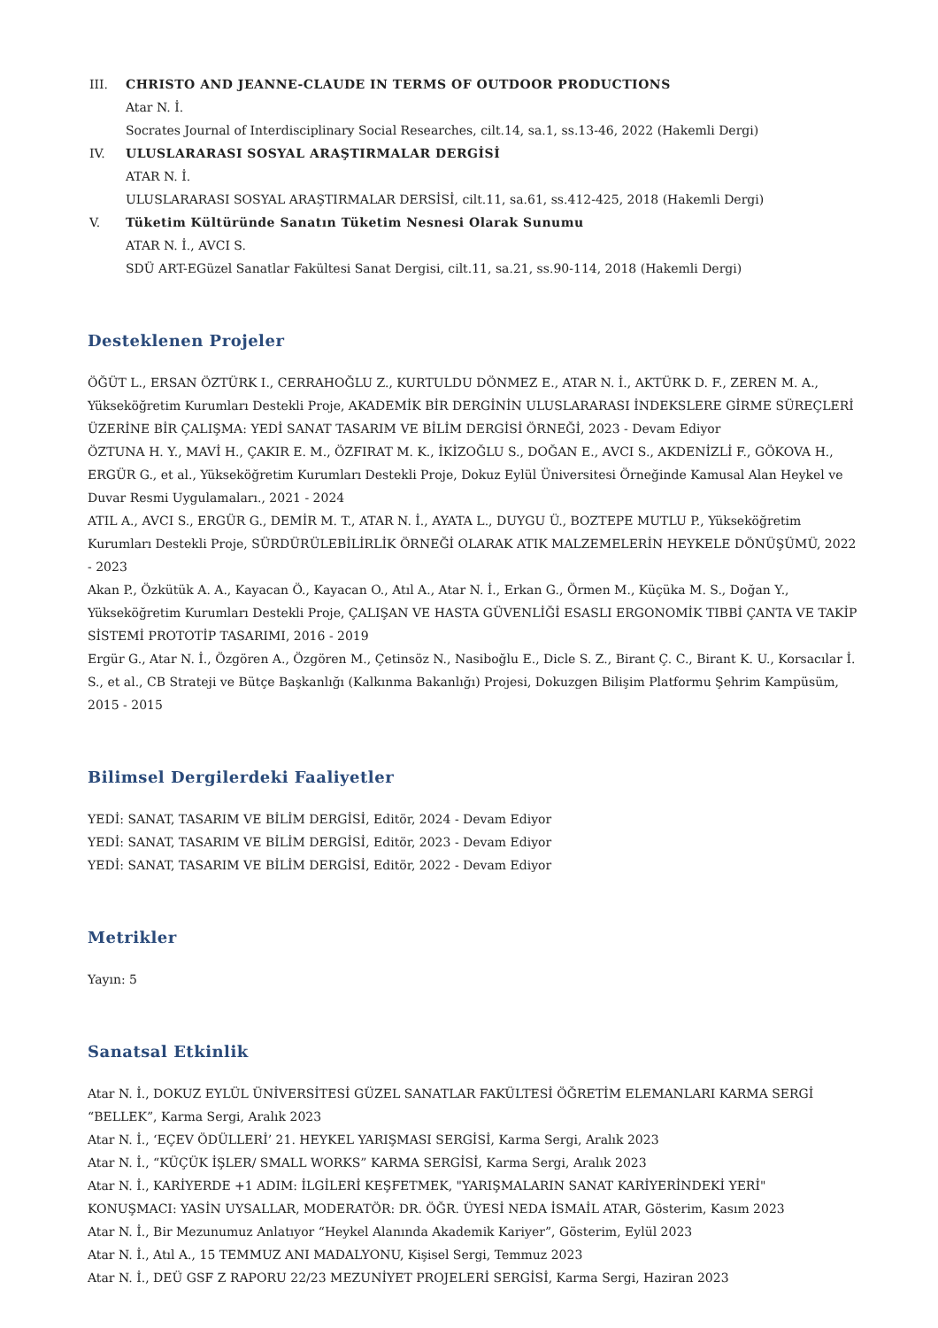III. CHRISTO AND JEANNE-CLAUDE IN TERMS OF OUTDOOR PRODUCTIONS
Atar N. İ.
Socrates Journal of Interdisciplinary Social Researches, cilt.14, sa.1, ss.13-46, 2022 (Hakemli Dergi)
IV. ULUSLARARASI SOSYAL ARAŞTIRMALAR DERGİSİ
ATAR N. İ.
ULUSLARARASI SOSYAL ARAŞTIRMALAR DERSİSİ, cilt.11, sa.61, ss.412-425, 2018 (Hakemli Dergi)
V. Tüketim Kültüründe Sanatın Tüketim Nesnesi Olarak Sunumu
ATAR N. İ., AVCI S.
SDÜ ART-EGüzel Sanatlar Fakültesi Sanat Dergisi, cilt.11, sa.21, ss.90-114, 2018 (Hakemli Dergi)
Desteklenen Projeler
ÖĞÜT L., ERSAN ÖZTÜRK I., CERRAHOĞLU Z., KURTULDU DÖNMEZ E., ATAR N. İ., AKTÜRK D. F., ZEREN M. A., Yükseköğretim Kurumları Destekli Proje, AKADEMİK BİR DERGİNİN ULUSLARARASI İNDEKSLERE GİRME SÜREÇLERİ ÜZERİNE BİR ÇALIŞMA: YEDİ SANAT TASARIM VE BİLİM DERGİSİ ÖRNEĞİ, 2023 - Devam Ediyor
ÖZTUNA H. Y., MAVİ H., ÇAKIR E. M., ÖZFIRAT M. K., İKİZOĞLU S., DOĞAN E., AVCI S., AKDENİZLİ F., GÖKOVA H., ERGÜR G., et al., Yükseköğretim Kurumları Destekli Proje, Dokuz Eylül Üniversitesi Örneğinde Kamusal Alan Heykel ve Duvar Resmi Uygulamaları., 2021 - 2024
ATIL A., AVCI S., ERGÜR G., DEMİR M. T., ATAR N. İ., AYATA L., DUYGU Ü., BOZTEPE MUTLU P., Yükseköğretim Kurumları Destekli Proje, SÜRDÜRÜLEBİLİRLİK ÖRNEĞİ OLARAK ATIK MALZEMELERİN HEYKELE DÖNÜŞÜMÜ, 2022 - 2023
Akan P., Özkütük A. A., Kayacan Ö., Kayacan O., Atıl A., Atar N. İ., Erkan G., Örmen M., Küçüka M. S., Doğan Y., Yükseköğretim Kurumları Destekli Proje, ÇALIŞAN VE HASTA GÜVENLİĞİ ESASLI ERGONOMİK TIBBİ ÇANTA VE TAKİP SİSTEMİ PROTOTİP TASARIMI, 2016 - 2019
Ergür G., Atar N. İ., Özgören A., Özgören M., Çetinsöz N., Nasiboğlu E., Dicle S. Z., Birant Ç. C., Birant K. U., Korsacılar İ. S., et al., CB Strateji ve Bütçe Başkanlığı (Kalkınma Bakanlığı) Projesi, Dokuzgen Bilişim Platformu Şehrim Kampüsüm, 2015 - 2015
Bilimsel Dergilerdeki Faaliyetler
YEDİ: SANAT, TASARIM VE BİLİM DERGİSİ, Editör, 2024 - Devam Ediyor
YEDİ: SANAT, TASARIM VE BİLİM DERGİSİ, Editör, 2023 - Devam Ediyor
YEDİ: SANAT, TASARIM VE BİLİM DERGİSİ, Editör, 2022 - Devam Ediyor
Metrikler
Yayın: 5
Sanatsal Etkinlik
Atar N. İ., DOKUZ EYLÜL ÜNİVERSİTESİ GÜZEL SANATLAR FAKÜLTESİ ÖĞRETİM ELEMANLARI KARMA SERGİ “BELLEK”, Karma Sergi, Aralık 2023
Atar N. İ., ‘EÇEV ÖDÜLLERİ’ 21. HEYKEL YARIŞMASI SERGİSİ, Karma Sergi, Aralık 2023
Atar N. İ., “KÜÇÜK İŞLER/ SMALL WORKS” KARMA SERGİSİ, Karma Sergi, Aralık 2023
Atar N. İ., KARİYERDE +1 ADIM: İLGİLERİ KEŞFETMEK, "YARIŞMALARIN SANAT KARİYERİNDEKİ YERİ" KONUŞMACI: YASİN UYSALLAR, MODERATÖR: DR. ÖĞR. ÜYESİ NEDA İSMAİL ATAR, Gösterim, Kasım 2023
Atar N. İ., Bir Mezunumuz Anlatıyor “Heykel Alanında Akademik Kariyer”, Gösterim, Eylül 2023
Atar N. İ., Atıl A., 15 TEMMUZ ANI MADALYONU, Kişisel Sergi, Temmuz 2023
Atar N. İ., DEÜ GSF Z RAPORU 22/23 MEZUNİYET PROJELERİ SERGİSİ, Karma Sergi, Haziran 2023